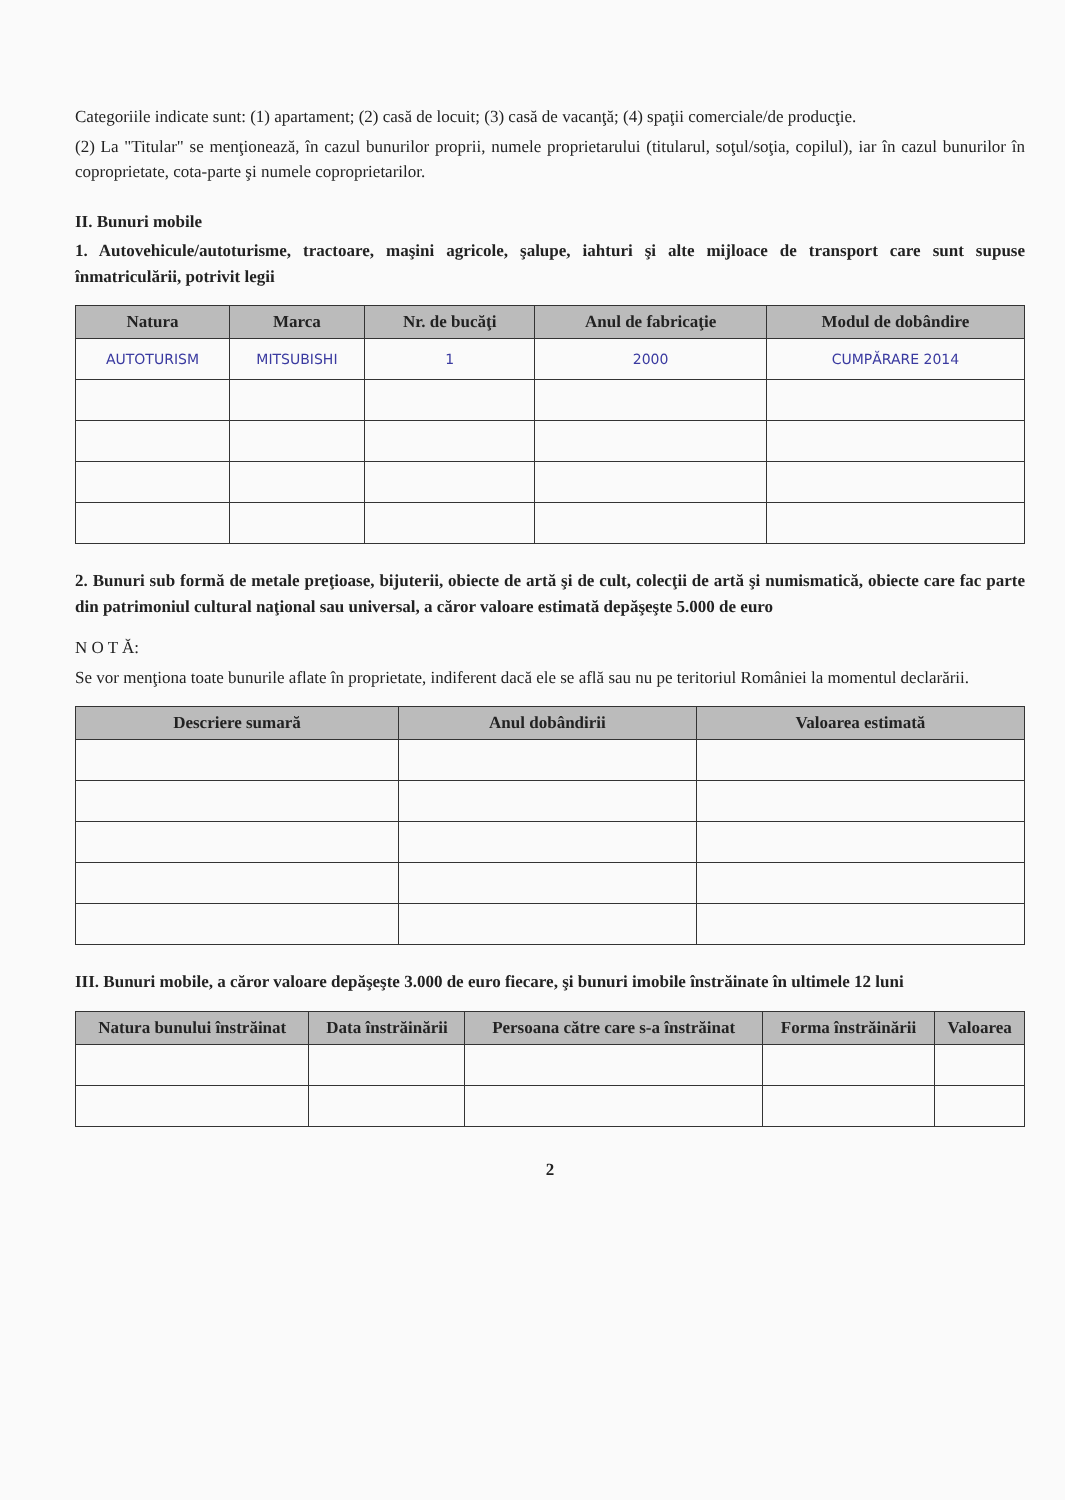Categoriile indicate sunt: (1) apartament; (2) casă de locuit; (3) casă de vacanţă; (4) spaţii comerciale/de producţie.
(2) La "Titular" se menţionează, în cazul bunurilor proprii, numele proprietarului (titularul, soţul/soţia, copilul), iar în cazul bunurilor în coproprietate, cota-parte şi numele coproprietarilor.
II. Bunuri mobile
1. Autovehicule/autoturisme, tractoare, maşini agricole, şalupe, iahturi şi alte mijloace de transport care sunt supuse înmatriculării, potrivit legii
| Natura | Marca | Nr. de bucăţi | Anul de fabricaţie | Modul de dobândire |
| --- | --- | --- | --- | --- |
| AUTOTURISM | MITSUBISHI | 1 | 2000 | CUMPĂRARE 2014 |
2. Bunuri sub formă de metale preţioase, bijuterii, obiecte de artă şi de cult, colecţii de artă şi numismatică, obiecte care fac parte din patrimoniul cultural naţional sau universal, a căror valoare estimată depăşeşte 5.000 de euro
N O T Ă:
Se vor menţiona toate bunurile aflate în proprietate, indiferent dacă ele se află sau nu pe teritoriul României la momentul declarării.
| Descriere sumară | Anul dobândirii | Valoarea estimată |
| --- | --- | --- |
III. Bunuri mobile, a căror valoare depăşeşte 3.000 de euro fiecare, şi bunuri imobile înstrăinate în ultimele 12 luni
| Natura bunului înstrăinat | Data înstrăinării | Persoana către care s-a înstrăinat | Forma înstrăinării | Valoarea |
| --- | --- | --- | --- | --- |
2